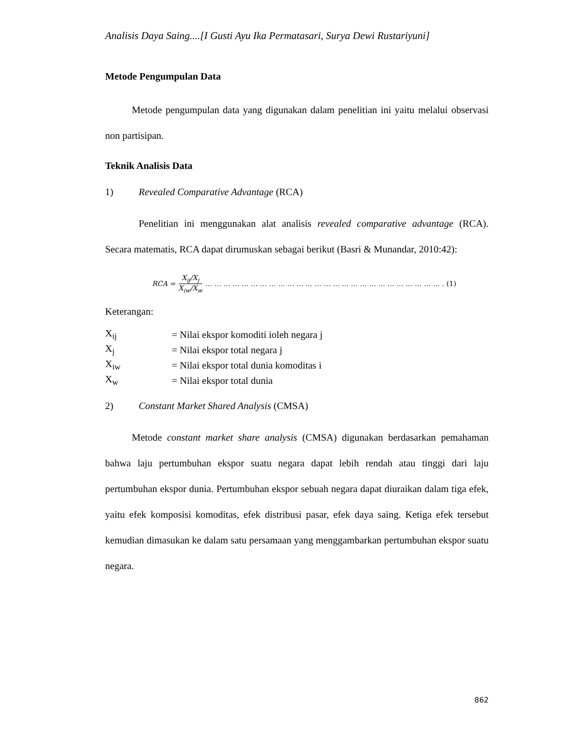Analisis Daya Saing....[I Gusti Ayu Ika Permatasari, Surya Dewi Rustariyuni]
Metode Pengumpulan Data
Metode pengumpulan data yang digunakan dalam penelitian ini yaitu melalui observasi non partisipan.
Teknik Analisis Data
1) Revealed Comparative Advantage (RCA)
Penelitian ini menggunakan alat analisis revealed comparative advantage (RCA). Secara matematis, RCA dapat dirumuskan sebagai berikut (Basri & Munandar, 2010:42):
RCA = X<sub>ij</sub>/X<sub>j</sub> X<sub>iw</sub>/X<sub>w</sub> … … … … … … … … … … … … … … … … … … … … … … … … … … . (1)
Keterangan:
| X<sub>ij</sub> | = Nilai ekspor komoditi ioleh negara j |
| X<sub>j</sub> | = Nilai ekspor total negara j |
| X<sub>iw</sub> | = Nilai ekspor total dunia komoditas i |
| X<sub>w</sub> | = Nilai ekspor total dunia |
2) Constant Market Shared Analysis (CMSA)
Metode constant market share analysis (CMSA) digunakan berdasarkan pemahaman bahwa laju pertumbuhan ekspor suatu negara dapat lebih rendah atau tinggi dari laju pertumbuhan ekspor dunia. Pertumbuhan ekspor sebuah negara dapat diuraikan dalam tiga efek, yaitu efek komposisi komoditas, efek distribusi pasar, efek daya saing. Ketiga efek tersebut kemudian dimasukan ke dalam satu persamaan yang menggambarkan pertumbuhan ekspor suatu negara.
862